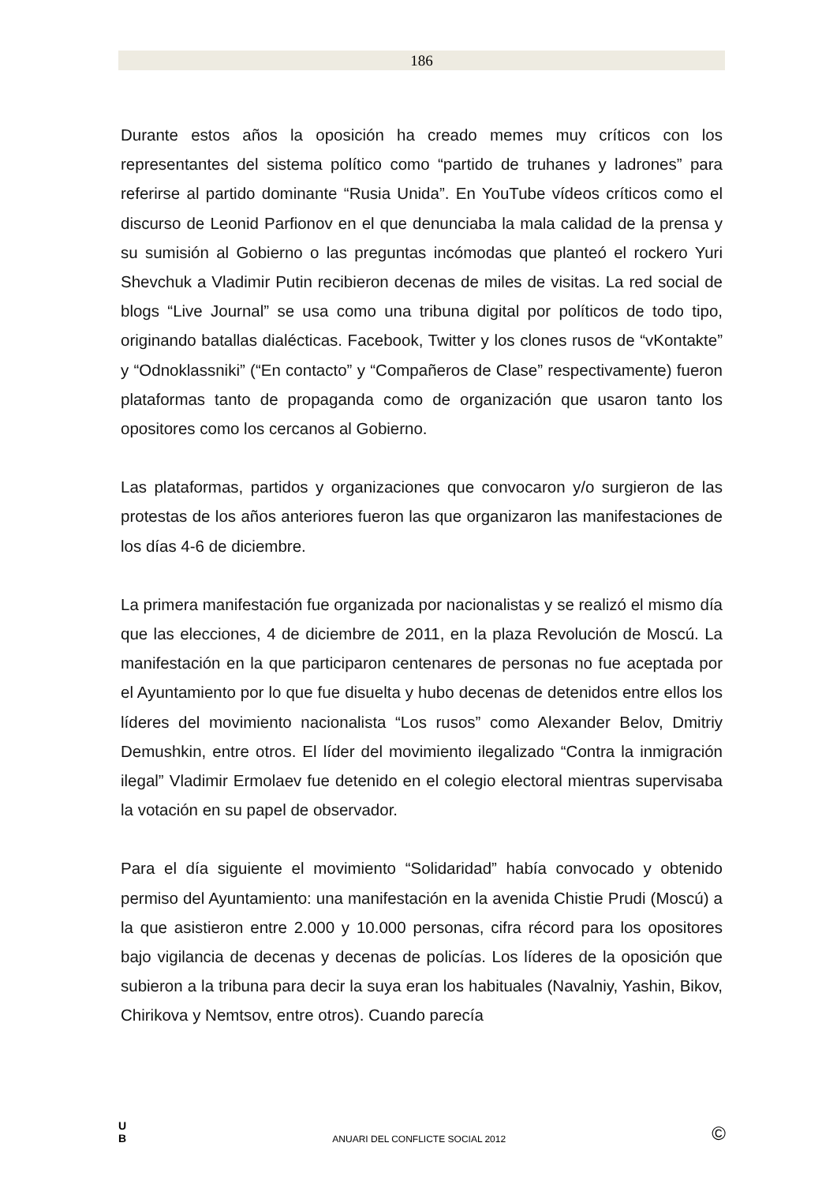186
Durante estos años la oposición ha creado memes muy críticos con los representantes del sistema político como “partido de truhanes y ladrones” para referirse al partido dominante “Rusia Unida”. En YouTube vídeos críticos como el discurso de Leonid Parfionov en el que denunciaba la mala calidad de la prensa y su sumisión al Gobierno o las preguntas incómodas que planteó el rockero Yuri Shevchuk a Vladimir Putin recibieron decenas de miles de visitas. La red social de blogs “Live Journal” se usa como una tribuna digital por políticos de todo tipo, originando batallas dialécticas. Facebook, Twitter y los clones rusos de “vKontakte” y “Odnoklassniki” (“En contacto” y “Compañeros de Clase” respectivamente) fueron plataformas tanto de propaganda como de organización que usaron tanto los opositores como los cercanos al Gobierno.
Las plataformas, partidos y organizaciones que convocaron y/o surgieron de las protestas de los años anteriores fueron las que organizaron las manifestaciones de los días 4-6 de diciembre.
La primera manifestación fue organizada por nacionalistas y se realizó el mismo día que las elecciones, 4 de diciembre de 2011, en la plaza Revolución de Moscú. La manifestación en la que participaron centenares de personas no fue aceptada por el Ayuntamiento por lo que fue disuelta y hubo decenas de detenidos entre ellos los líderes del movimiento nacionalista “Los rusos” como Alexander Belov, Dmitriy Demushkin, entre otros. El líder del movimiento ilegalizado “Contra la inmigración ilegal” Vladimir Ermolaev fue detenido en el colegio electoral mientras supervisaba la votación en su papel de observador.
Para el día siguiente el movimiento “Solidaridad” había convocado y obtenido permiso del Ayuntamiento: una manifestación en la avenida Chistie Prudi (Moscú) a la que asistieron entre 2.000 y 10.000 personas, cifra récord para los opositores bajo vigilancia de decenas y decenas de policías. Los líderes de la oposición que subieron a la tribuna para decir la suya eran los habituales (Navalniy, Yashin, Bikov, Chirikova y Nemtsov, entre otros). Cuando parecía
U
B
ANUARI DEL CONFLICTE SOCIAL 2012
©